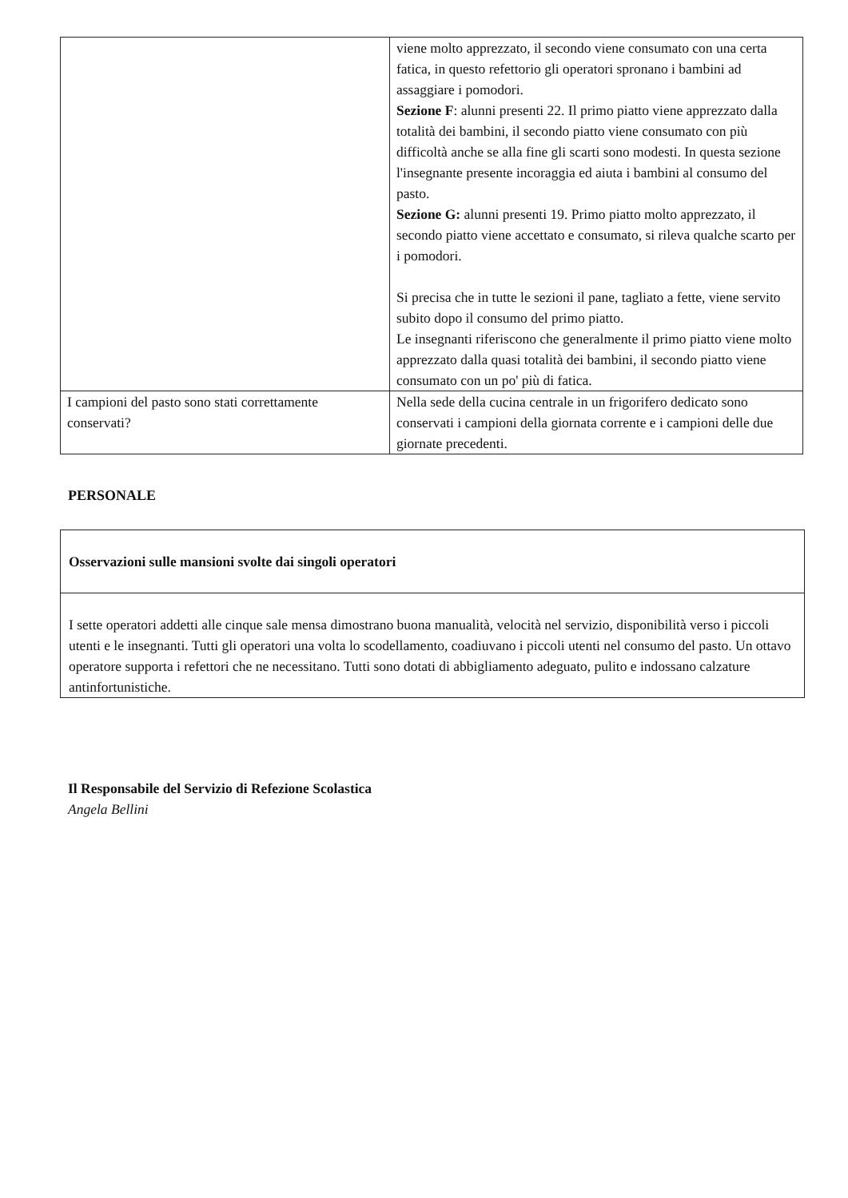| | viene molto apprezzato, il secondo viene consumato con una certa fatica, in questo refettorio gli operatori spronano i bambini ad assaggiare i pomodori. Sezione F : alunni presenti 22. Il primo piatto viene apprezzato dalla totalità dei bambini, il secondo piatto viene consumato con più difficoltà anche se alla fine gli scarti sono modesti. In questa sezione l'insegnante presente incoraggia ed aiuta i bambini al consumo del pasto. Sezione G: alunni presenti 19. Primo piatto molto apprezzato, il secondo piatto viene accettato e consumato, si rileva qualche scarto per i pomodori. Si precisa che in tutte le sezioni il pane, tagliato a fette, viene servito subito dopo il consumo del primo piatto. Le insegnanti riferiscono che generalmente il primo piatto viene molto apprezzato dalla quasi totalità dei bambini, il secondo piatto viene consumato con un po' più di fatica. |
| I campioni del pasto sono stati correttamente conservati? | Nella sede della cucina centrale in un frigorifero dedicato sono conservati i campioni della giornata corrente e i campioni delle due giornate precedenti. |
PERSONALE
Osservazioni sulle mansioni svolte dai singoli operatori
I sette operatori addetti alle cinque sale mensa dimostrano buona manualità, velocità nel servizio, disponibilità verso i piccoli utenti e le insegnanti. Tutti gli operatori una volta lo scodellamento, coadiuvano i piccoli utenti nel consumo del pasto. Un ottavo operatore supporta i refettori che ne necessitano. Tutti sono dotati di abbigliamento adeguato, pulito e indossano calzature antinfortunistiche.
Il Responsabile del Servizio di Refezione Scolastica
Angela Bellini